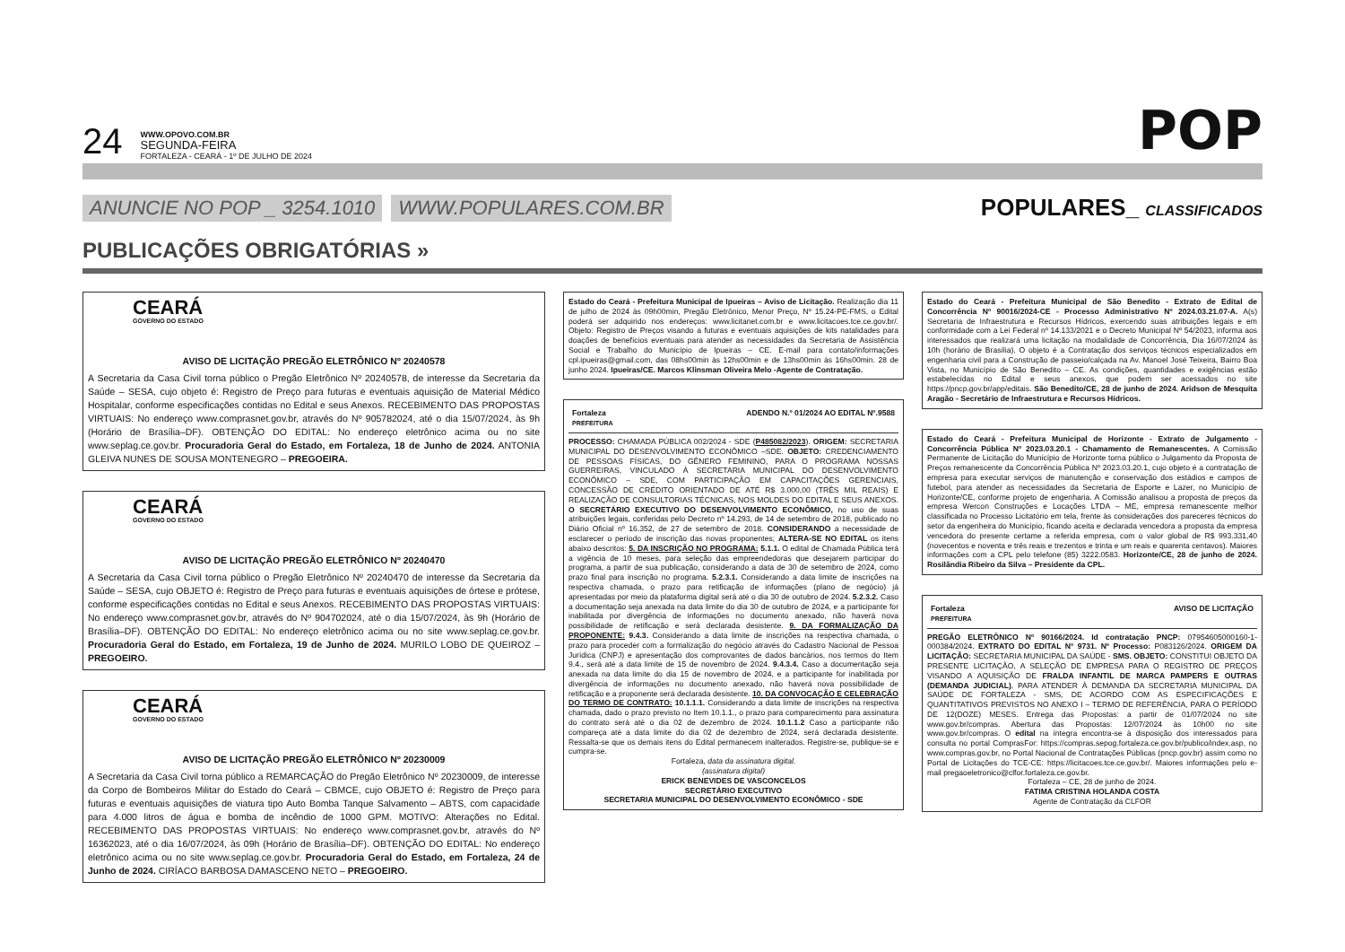24
WWW.OPOVO.COM.BR
SEGUNDA-FEIRA
FORTALEZA - CEARÁ - 1º DE JULHO DE 2024
POP
ANUNCIE NO POP _ 3254.1010 WWW.POPULARES.COM.BR POPULARES_ CLASSIFICADOS
PUBLICAÇÕES OBRIGATÓRIAS »
CEARÁ
GOVERNO DO ESTADO
AVISO DE LICITAÇÃO PREGÃO ELETRÔNICO Nº 20240578
A Secretaria da Casa Civil torna público o Pregão Eletrônico Nº 20240578, de interesse da Secretaria da Saúde – SESA, cujo objeto é: Registro de Preço para futuras e eventuais aquisição de Material Médico Hospitalar, conforme especificações contidas no Edital e seus Anexos. RECEBIMENTO DAS PROPOSTAS VIRTUAIS: No endereço www.comprasnet.gov.br, através do Nº 905782024, até o dia 15/07/2024, às 9h (Horário de Brasília–DF). OBTENÇÃO DO EDITAL: No endereço eletrônico acima ou no site www.seplag.ce.gov.br. Procuradoria Geral do Estado, em Fortaleza, 18 de Junho de 2024. ANTONIA GLEIVA NUNES DE SOUSA MONTENEGRO – PREGOEIRA.
CEARÁ
GOVERNO DO ESTADO
AVISO DE LICITAÇÃO PREGÃO ELETRÔNICO Nº 20240470
A Secretaria da Casa Civil torna público o Pregão Eletrônico Nº 20240470 de interesse da Secretaria da Saúde – SESA, cujo OBJETO é: Registro de Preço para futuras e eventuais aquisições de órtese e prótese, conforme especificações contidas no Edital e seus Anexos. RECEBIMENTO DAS PROPOSTAS VIRTUAIS: No endereço www.comprasnet.gov.br, através do Nº 904702024, até o dia 15/07/2024, às 9h (Horário de Brasília–DF). OBTENÇÃO DO EDITAL: No endereço eletrônico acima ou no site www.seplag.ce.gov.br. Procuradoria Geral do Estado, em Fortaleza, 19 de Junho de 2024. MURILO LOBO DE QUEIROZ – PREGOEIRO.
CEARÁ
GOVERNO DO ESTADO
AVISO DE LICITAÇÃO PREGÃO ELETRÔNICO Nº 20230009
A Secretaria da Casa Civil torna público a REMARCAÇÃO do Pregão Eletrônico Nº 20230009, de interesse da Corpo de Bombeiros Militar do Estado do Ceará – CBMCE, cujo OBJETO é: Registro de Preço para futuras e eventuais aquisições de viatura tipo Auto Bomba Tanque Salvamento – ABTS, com capacidade para 4.000 litros de água e bomba de incêndio de 1000 GPM. MOTIVO: Alterações no Edital. RECEBIMENTO DAS PROPOSTAS VIRTUAIS: No endereço www.comprasnet.gov.br, através do Nº 16362023, até o dia 16/07/2024, às 09h (Horário de Brasília–DF). OBTENÇÃO DO EDITAL: No endereço eletrônico acima ou no site www.seplag.ce.gov.br. Procuradoria Geral do Estado, em Fortaleza, 24 de Junho de 2024. CIRÍACO BARBOSA DAMASCENO NETO – PREGOEIRO.
Estado do Ceará - Prefeitura Municipal de Ipueiras – Aviso de Licitação. Realização dia 11 de julho de 2024 às 09h00min, Pregão Eletrônico, Menor Preço, Nº 15.24-PE-FMS, o Edital poderá ser adquirido nos endereços: www.licitanet.com.br e www.licitacoes.tce.ce.gov.br/. Objeto: Registro de Preços visando a futuras e eventuais aquisições de kits natalidades para doações de benefícios eventuais para atender as necessidades da Secretaria de Assistência Social e Trabalho do Município de Ipueiras – CE. E-mail para contato/informações cpl.ipueiras@gmail.com, das 08hs00min às 12hs00min e de 13hs00min às 16hs00min. 28 de junho 2024. Ipueiras/CE. Marcos Klinsman Oliveira Melo -Agente de Contratação.
Fortaleza
PREFEITURA ADENDO N.º 01/2024 AO EDITAL Nº.9588
PROCESSO: CHAMADA PÚBLICA 002/2024 - SDE (P485082/2023). ORIGEM: SECRETARIA MUNICIPAL DO DESENVOLVIMENTO ECONÔMICO –SDE. OBJETO: CREDENCIAMENTO DE PESSOAS FÍSICAS, DO GÊNERO FEMININO, PARA O PROGRAMA NOSSAS GUERREIRAS, VINCULADO À SECRETARIA MUNICIPAL DO DESENVOLVIMENTO ECONÔMICO – SDE, COM PARTICIPAÇÃO EM CAPACITAÇÕES GERENCIAIS, CONCESSÃO DE CRÉDITO ORIENTADO DE ATÉ R$ 3.000,00 (TRÊS MIL REAIS) E REALIZAÇÃO DE CONSULTORIAS TÉCNICAS, NOS MOLDES DO EDITAL E SEUS ANEXOS. O SECRETÁRIO EXECUTIVO DO DESENVOLVIMENTO ECONÔMICO, no uso de suas atribuições legais, conferidas pelo Decreto nº 14.293, de 14 de setembro de 2018, publicado no Diário Oficial nº 16.352, de 27 de setembro de 2018. CONSIDERANDO a necessidade de esclarecer o período de inscrição das novas proponentes; ALTERA-SE NO EDITAL os itens abaixo descritos: 5. DA INSCRIÇÃO NO PROGRAMA: 5.1.1. O edital de Chamada Pública terá a vigência de 10 meses, para seleção das empreendedoras que desejarem participar do programa, a partir de sua publicação, considerando a data de 30 de setembro de 2024, como prazo final para inscrição no programa. 5.2.3.1. Considerando a data limite de inscrições na respectiva chamada, o prazo para retificação de informações (plano de negócio) já apresentadas por meio da plataforma digital será até o dia 30 de outubro de 2024. 5.2.3.2. Caso a documentação seja anexada na data limite do dia 30 de outubro de 2024, e a participante for inabilitada por divergência de informações no documento anexado, não haverá nova possibilidade de retificação e será declarada desistente. 9. DA FORMALIZAÇÃO DA PROPONENTE: 9.4.3. Considerando a data limite de inscrições na respectiva chamada, o prazo para proceder com a formalização do negócio através do Cadastro Nacional de Pessoa Jurídica (CNPJ) e apresentação dos comprovantes de dados bancários, nos termos do Item 9.4., será até a data limite de 15 de novembro de 2024. 9.4.3.4. Caso a documentação seja anexada na data limite do dia 15 de novembro de 2024, e a participante for inabilitada por divergência de informações no documento anexado, não haverá nova possibilidade de retificação e a proponente será declarada desistente. 10. DA CONVOCAÇÃO E CELEBRAÇÃO DO TERMO DE CONTRATO: 10.1.1.1. Considerando a data limite de inscrições na respectiva chamada, dado o prazo previsto no Item 10.1.1., o prazo para comparecimento para assinatura do contrato será até o dia 02 de dezembro de 2024. 10.1.1.2 Caso a participante não compareça até a data limite do dia 02 de dezembro de 2024, será declarada desistente. Ressalta-se que os demais itens do Edital permanecem inalterados. Registre-se, publique-se e cumpra-se.
Fortaleza, data da assinatura digital.
(assinatura digital)
ERICK BENEVIDES DE VASCONCELOS
SECRETÁRIO EXECUTIVO
SECRETARIA MUNICIPAL DO DESENVOLVIMENTO ECONÔMICO - SDE
Estado do Ceará - Prefeitura Municipal de São Benedito - Extrato de Edital de Concorrência Nº 90016/2024-CE - Processo Administrativo Nº 2024.03.21.07-A. A(s) Secretaria de Infraestrutura e Recursos Hídricos, exercendo suas atribuições legais e em conformidade com a Lei Federal nº 14.133/2021 e o Decreto Municipal Nº 54/2023, informa aos interessados que realizará uma licitação na modalidade de Concorrência, Dia 16/07/2024 às 10h (horário de Brasília). O objeto é a Contratação dos serviços técnicos especializados em engenharia civil para a Construção de passeio/calçada na Av. Manoel José Teixeira, Bairro Boa Vista, no Município de São Benedito – CE. As condições, quantidades e exigências estão estabelecidas no Edital e seus anexos, que podem ser acessados no site https://pncp.gov.br/app/editais. São Benedito/CE, 28 de junho de 2024. Aridson de Mesquita Aragão - Secretário de Infraestrutura e Recursos Hídricos.
Estado do Ceará - Prefeitura Municipal de Horizonte - Extrato de Julgamento - Concorrência Pública Nº 2023.03.20.1 - Chamamento de Remanescentes. A Comissão Permanente de Licitação do Município de Horizonte torna público o Julgamento da Proposta de Preços remanescente da Concorrência Pública Nº 2023.03.20.1, cujo objeto é a contratação de empresa para executar serviços de manutenção e conservação dos estádios e campos de futebol, para atender as necessidades da Secretaria de Esporte e Lazer, no Município de Horizonte/CE, conforme projeto de engenharia. A Comissão analisou a proposta de preços da empresa Wercon Construções e Locações LTDA – ME, empresa remanescente melhor classificada no Processo Licitatório em tela, frente às considerações dos pareceres técnicos do setor da engenheira do Município, ficando aceita e declarada vencedora a proposta da empresa vencedora do presente certame a referida empresa, com o valor global de R$ 993.331,40 (novecentos e noventa e três reais e trezentos e trinta e um reais e quarenta centavos). Maiores informações com a CPL pelo telefone (85) 3222.0583. Horizonte/CE, 28 de junho de 2024. Rosilândia Ribeiro da Silva – Presidente da CPL.
Fortaleza
PREFEITURA AVISO DE LICITAÇÃO
PREGÃO ELETRÔNICO Nº 90166/2024. Id contratação PNCP: 07954605000160-1-000384/2024. EXTRATO DO EDITAL Nº 9731. Nº Processo: P083126/2024. ORIGEM DA LICITAÇÃO: SECRETARIA MUNICIPAL DA SAÚDE - SMS. OBJETO: CONSTITUI OBJETO DA PRESENTE LICITAÇÃO, A SELEÇÃO DE EMPRESA PARA O REGISTRO DE PREÇOS VISANDO A AQUISIÇÃO DE FRALDA INFANTIL DE MARCA PAMPERS E OUTRAS (DEMANDA JUDICIAL), PARA ATENDER À DEMANDA DA SECRETARIA MUNICIPAL DA SAÚDE DE FORTALEZA - SMS, DE ACORDO COM AS ESPECIFICAÇÕES E QUANTITATIVOS PREVISTOS NO ANEXO I – TERMO DE REFERÊNCIA, PARA O PERÍODO DE 12(DOZE) MESES. Entrega das Propostas: a partir de 01/07/2024 no site www.gov.br/compras. Abertura das Propostas: 12/07/2024 às 10h00 no site www.gov.br/compras. O edital na íntegra encontra-se à disposição dos interessados para consulta no portal ComprasFor: https://compras.sepog.fortaleza.ce.gov.br/publico/index.asp, no www.compras.gov.br, no Portal Nacional de Contratações Públicas (pncp.gov.br) assim como no Portal de Licitações do TCE-CE: https://licitacoes.tce.ce.gov.br/. Maiores informações pelo e-mail pregaoeletronico@clfor.fortaleza.ce.gov.br.
Fortaleza – CE, 28 de junho de 2024.
FATIMA CRISTINA HOLANDA COSTA
Agente de Contratação da CLFOR